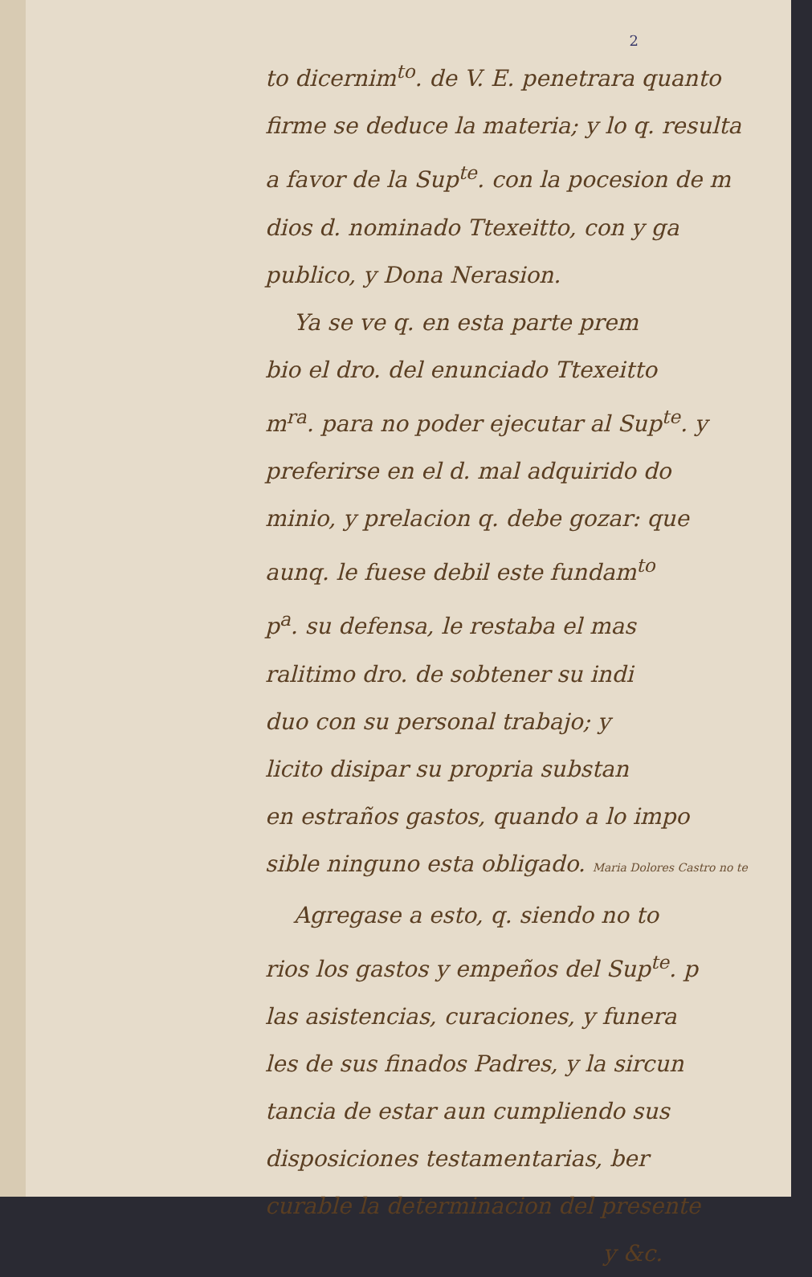2
to dicernim<sup>to</sup>. de V. E. penetrara quanto
firme se deduce la materia; y lo q. resulta
a favor de la Sup<sup>te</sup>. con la pocesion de m
dios d. nominado Ttexeitto, con y ga
publico, y Dona Nerasion.
Ya se ve q. en esta parte prem
bio el dro. del enunciado Ttexeitto
m<sup>ra</sup>. para no poder ejecutar al Sup<sup>te</sup>. y
preferirse en el d. mal adquirido do
minio, y prelacion q. debe gozar: que
aunq. le fuese debil este fundam<sup>to</sup>
p<sup>a</sup>. su defensa, le restaba el mas
ralitimo dro. de sobtener su indi
duo con su personal trabajo; y
licito disipar su propria substan
en estraños gastos, quando a lo impo
sible ninguno esta obligado. Maria Dolores Castro no te
Agregase a esto, q. siendo no to
rios los gastos y empeños del Sup<sup>te</sup>. p
las asistencias, curaciones, y funera
les de sus finados Padres, y la sircun
tancia de estar aun cumpliendo sus
disposiciones testamentarias, ber
curable la determinacion del presente
y &c.